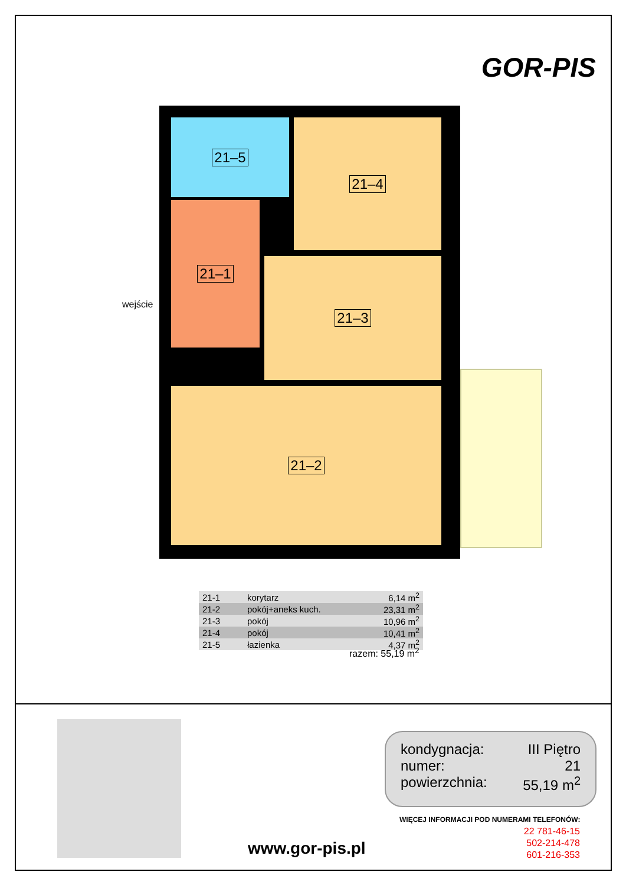GOR-PIS
21–5 21–4
21–1
21–3
21–2
wejście
| 21-1 | korytarz | 6,14 m<sup>2</sup> |
| 21-2 | pokój+aneks kuch. | 23,31 m<sup>2</sup> |
| 21-3 | pokój | 10,96 m<sup>2</sup> |
| 21-4 | pokój | 10,41 m<sup>2</sup> |
| 21-5 | łazienka | 4,37 m<sup>2</sup> |
razem: 55,19 m<sup>2</sup>
kondygnacja: III Piętro
numer: 21
powierzchnia: 55,19 m<sup>2</sup>
WIĘCEJ INFORMACJI POD NUMERAMI TELEFONÓW:
22 781-46-15
502-214-478
601-216-353
www.gor-pis.pl